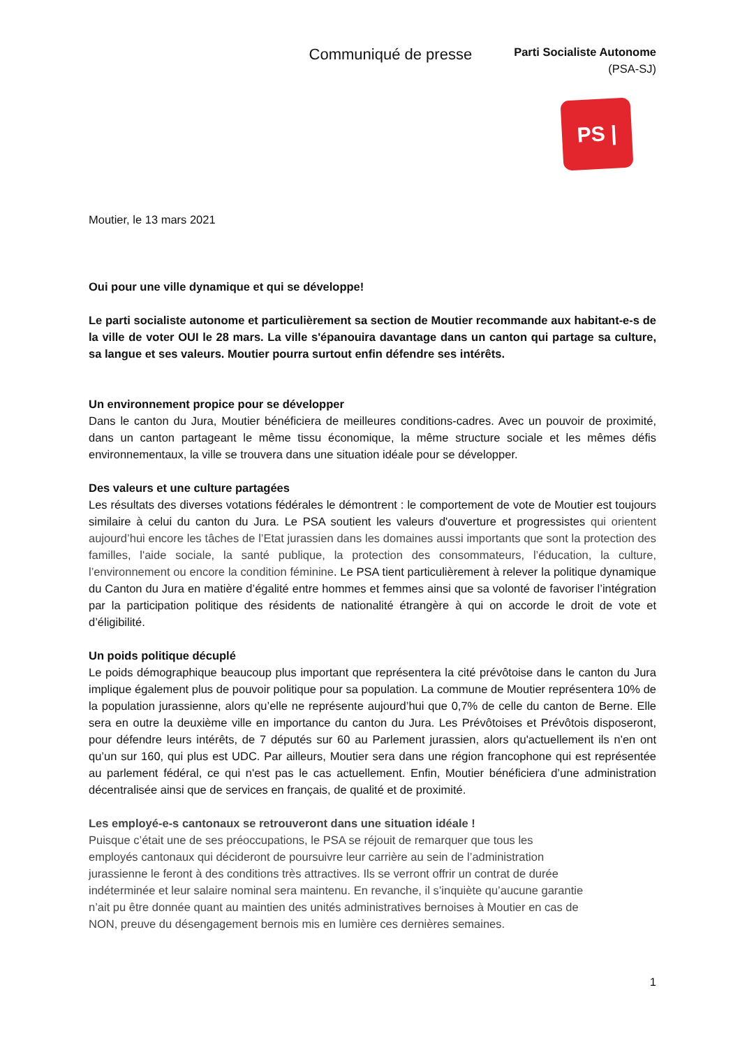Communiqué de presse
Parti Socialiste Autonome
(PSA-SJ)
PS |
Moutier, le 13 mars 2021
Oui pour une ville dynamique et qui se développe!
Le parti socialiste autonome et particulièrement sa section de Moutier recommande aux habitant-e-s de la ville de voter OUI le 28 mars. La ville s'épanouira davantage dans un canton qui partage sa culture, sa langue et ses valeurs. Moutier pourra surtout enfin défendre ses intérêts.
Un environnement propice pour se développer
Dans le canton du Jura, Moutier bénéficiera de meilleures conditions-cadres. Avec un pouvoir de proximité, dans un canton partageant le même tissu économique, la même structure sociale et les mêmes défis environnementaux, la ville se trouvera dans une situation idéale pour se développer.
Des valeurs et une culture partagées
Les résultats des diverses votations fédérales le démontrent : le comportement de vote de Moutier est toujours similaire à celui du canton du Jura. Le PSA soutient les valeurs d'ouverture et progressistes qui orientent aujourd’hui encore les tâches de l’Etat jurassien dans les domaines aussi importants que sont la protection des familles, l'aide sociale, la santé publique, la protection des consommateurs, l’éducation, la culture, l’environnement ou encore la condition féminine. Le PSA tient particulièrement à relever la politique dynamique du Canton du Jura en matière d’égalité entre hommes et femmes ainsi que sa volonté de favoriser l’intégration par la participation politique des résidents de nationalité étrangère à qui on accorde le droit de vote et d’éligibilité.
Un poids politique décuplé
Le poids démographique beaucoup plus important que représentera la cité prévôtoise dans le canton du Jura implique également plus de pouvoir politique pour sa population. La commune de Moutier représentera 10% de la population jurassienne, alors qu’elle ne représente aujourd’hui que 0,7% de celle du canton de Berne. Elle sera en outre la deuxième ville en importance du canton du Jura. Les Prévôtoises et Prévôtois disposeront, pour défendre leurs intérêts, de 7 députés sur 60 au Parlement jurassien, alors qu'actuellement ils n'en ont qu’un sur 160, qui plus est UDC. Par ailleurs, Moutier sera dans une région francophone qui est représentée au parlement fédéral, ce qui n'est pas le cas actuellement. Enfin, Moutier bénéficiera d’une administration décentralisée ainsi que de services en français, de qualité et de proximité.
Les employé-e-s cantonaux se retrouveront dans une situation idéale !
Puisque c’était une de ses préoccupations, le PSA se réjouit de remarquer que tous les
employés cantonaux qui décideront de poursuivre leur carrière au sein de l’administration
jurassienne le feront à des conditions très attractives. Ils se verront offrir un contrat de durée
indéterminée et leur salaire nominal sera maintenu. En revanche, il s’inquiète qu’aucune garantie
n’ait pu être donnée quant au maintien des unités administratives bernoises à Moutier en cas de
NON, preuve du désengagement bernois mis en lumière ces dernières semaines.
1